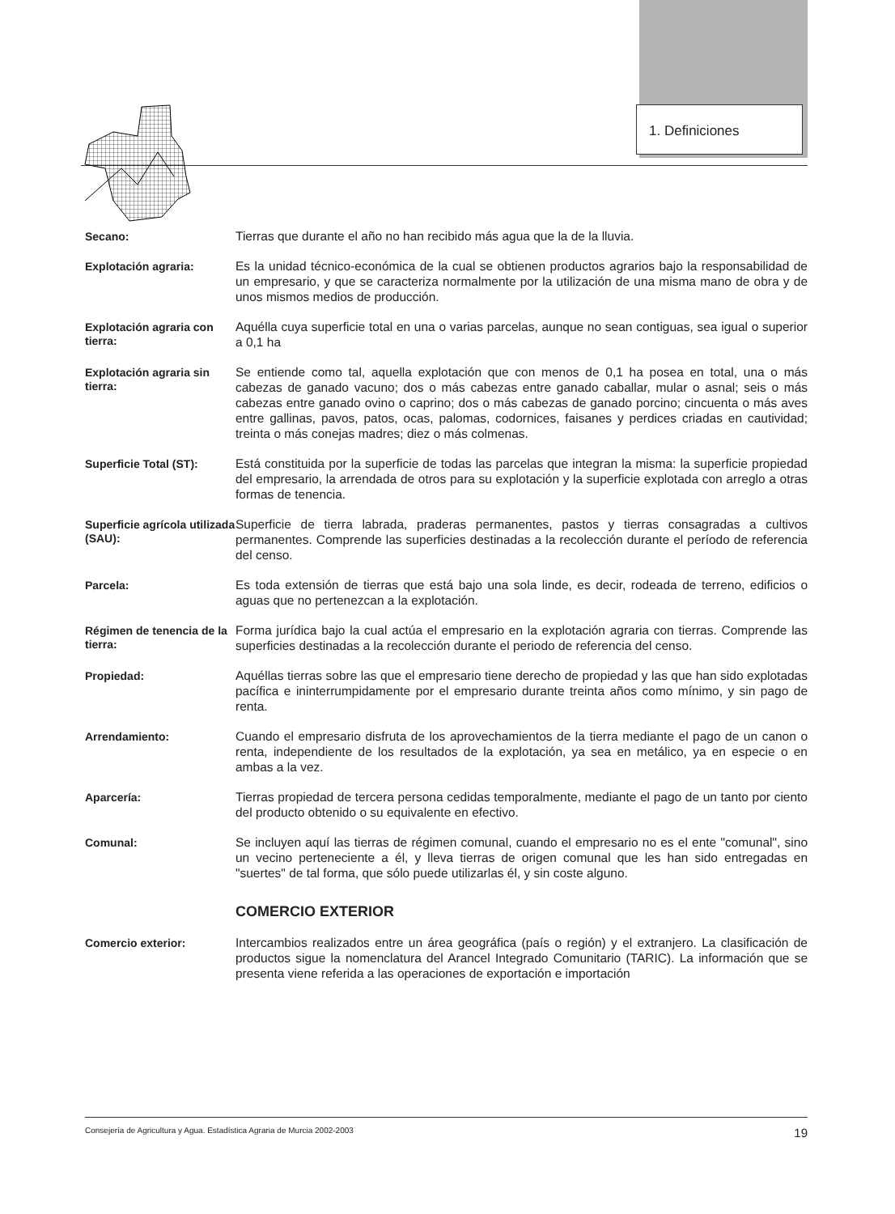1. Definiciones
Secano:
Tierras que durante el año no han recibido más agua que la de la lluvia.
Explotación agraria:
Es la unidad técnico-económica de la cual se obtienen productos agrarios bajo la responsabilidad de un empresario, y que se caracteriza normalmente por la utilización de una misma mano de obra y de unos mismos medios de producción.
Explotación agraria con tierra:
Aquélla cuya superficie total en una o varias parcelas, aunque no sean contiguas, sea igual o superior a 0,1 ha
Explotación agraria sin tierra:
Se entiende como tal, aquella explotación que con menos de 0,1 ha posea en total, una o más cabezas de ganado vacuno; dos o más cabezas entre ganado caballar, mular o asnal; seis o más cabezas entre ganado ovino o caprino; dos o más cabezas de ganado porcino; cincuenta o más aves entre gallinas, pavos, patos, ocas, palomas, codornices, faisanes y perdices criadas en cautividad; treinta o más conejas madres; diez o más colmenas.
Superficie Total (ST):
Está constituida por la superficie de todas las parcelas que integran la misma: la superficie propiedad del empresario, la arrendada de otros para su explotación y la superficie explotada con arreglo a otras formas de tenencia.
Superficie agrícola utilizada (SAU):
Superficie de tierra labrada, praderas permanentes, pastos y tierras consagradas a cultivos permanentes. Comprende las superficies destinadas a la recolección durante el período de referencia del censo.
Parcela:
Es toda extensión de tierras que está bajo una sola linde, es decir, rodeada de terreno, edificios o aguas que no pertenezcan a la explotación.
Régimen de tenencia de la tierra:
Forma jurídica bajo la cual actúa el empresario en la explotación agraria con tierras. Comprende las superficies destinadas a la recolección durante el periodo de referencia del censo.
Propiedad:
Aquéllas tierras sobre las que el empresario tiene derecho de propiedad y las que han sido explotadas pacífica e ininterrumpidamente por el empresario durante treinta años como mínimo, y sin pago de renta.
Arrendamiento:
Cuando el empresario disfruta de los aprovechamientos de la tierra mediante el pago de un canon o renta, independiente de los resultados de la explotación, ya sea en metálico, ya en especie o en ambas a la vez.
Aparcería:
Tierras propiedad de tercera persona cedidas temporalmente, mediante el pago de un tanto por ciento del producto obtenido o su equivalente en efectivo.
Comunal:
Se incluyen aquí las tierras de régimen comunal, cuando el empresario no es el ente "comunal", sino un vecino perteneciente a él, y lleva tierras de origen comunal que les han sido entregadas en "suertes" de tal forma, que sólo puede utilizarlas él, y sin coste alguno.
COMERCIO EXTERIOR
Comercio exterior:
Intercambios realizados entre un área geográfica (país o región) y el extranjero. La clasificación de productos sigue la nomenclatura del Arancel Integrado Comunitario (TARIC). La información que se presenta viene referida a las operaciones de exportación e importación
Consejería de Agricultura y Agua. Estadística Agraria de Murcia 2002-2003 19